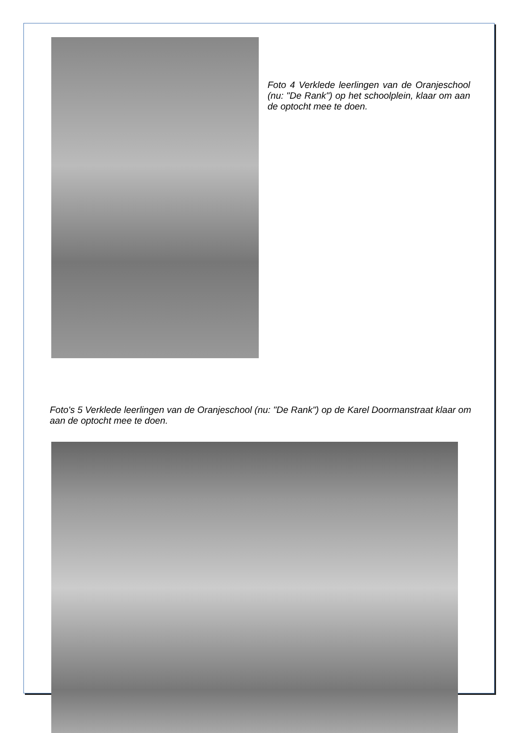Foto 4 Verklede leerlingen van de Oranjeschool (nu: "De Rank") op het schoolplein, klaar om aan de optocht mee te doen.
Foto's 5 Verklede leerlingen van de Oranjeschool (nu: "De Rank") op de Karel Doormanstraat klaar om aan de optocht mee te doen.